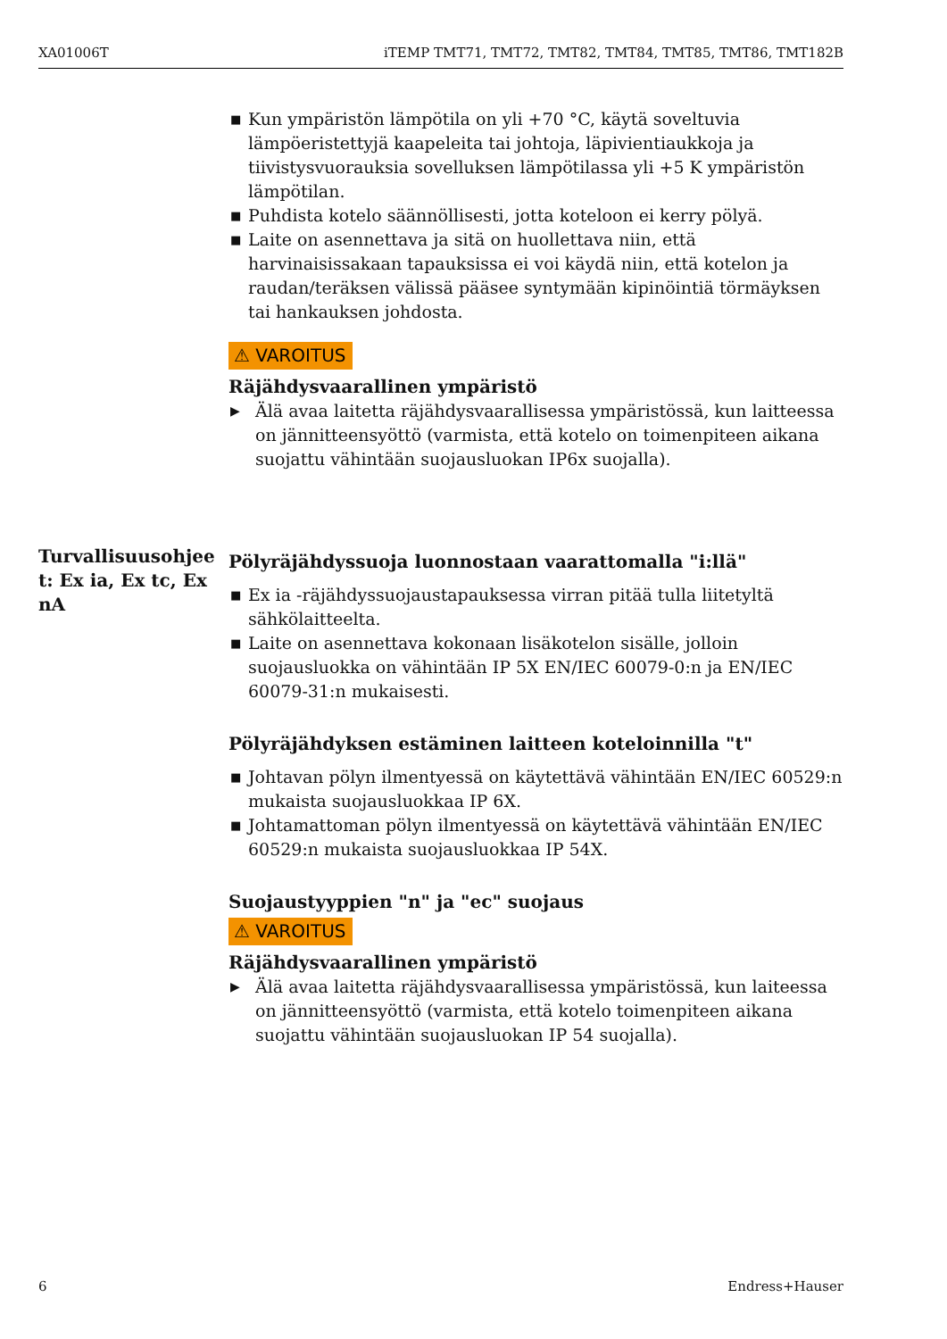XA01006T iTEMP TMT71, TMT72, TMT82, TMT84, TMT85, TMT86, TMT182B
■ Kun ympäristön lämpötila on yli +70 °C, käytä soveltuvia lämpöeristettyjä kaapeleita tai johtoja, läpivientiaukkoja ja tiivistysvuorauksia sovelluksen lämpötilassa yli +5 K ympäristön lämpötilan.
■ Puhdista kotelo säännöllisesti, jotta koteloon ei kerry pölyä.
■ Laite on asennettava ja sitä on huollettava niin, että harvinaisissakaan tapauksissa ei voi käydä niin, että kotelon ja raudan/teräksen välissä pääsee syntymään kipinöintiä törmäyksen tai hankauksen johdosta.
⚠ VAROITUS
Räjähdysvaarallinen ympäristö
▶ Älä avaa laitetta räjähdysvaarallisessa ympäristössä, kun laitteessa on jännitteensyöttö (varmista, että kotelo on toimenpiteen aikana suojattu vähintään suojausluokan IP6x suojalla).
Pölyräjähdyssuoja luonnostaan vaarattomalla "i:llä"
■ Ex ia -räjähdyssuojaustapauksessa virran pitää tulla liitetyltä sähkölaitteelta.
■ Laite on asennettava kokonaan lisäkotelon sisälle, jolloin suojausluokka on vähintään IP 5X EN/IEC 60079-0:n ja EN/IEC 60079-31:n mukaisesti.
Pölyräjähdyksen estäminen laitteen koteloinnilla "t"
■ Johtavan pölyn ilmentyessä on käytettävä vähintään EN/IEC 60529:n mukaista suojausluokkaa IP 6X.
■ Johtamattoman pölyn ilmentyessä on käytettävä vähintään EN/IEC 60529:n mukaista suojausluokkaa IP 54X.
Suojaustyyppien "n" ja "ec" suojaus
⚠ VAROITUS
Räjähdysvaarallinen ympäristö
▶ Älä avaa laitetta räjähdysvaarallisessa ympäristössä, kun laiteessa on jännitteensyöttö (varmista, että kotelo toimenpiteen aikana suojattu vähintään suojausluokan IP 54 suojalla).
Turvallisuusohjee t: Ex ia, Ex tc, Ex nA
6 Endress+Hauser